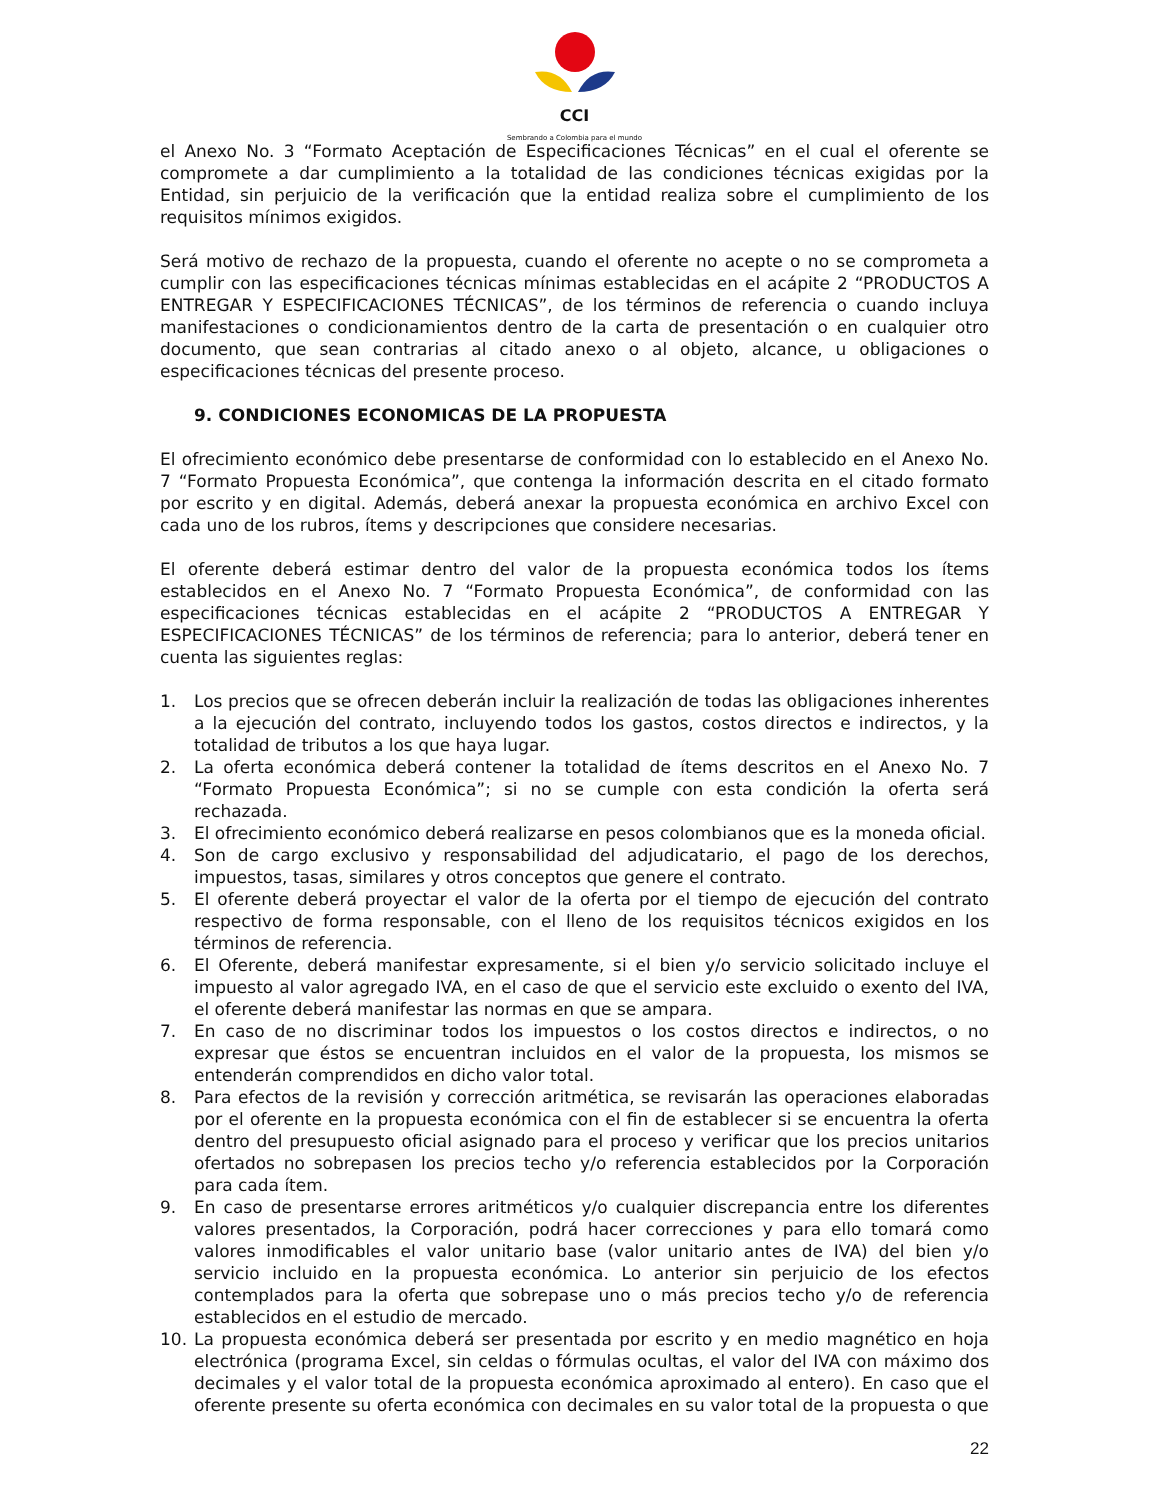CCI
Sembrando a Colombia para el mundo
el Anexo No. 3 “Formato Aceptación de Especificaciones Técnicas” en el cual el oferente se compromete a dar cumplimiento a la totalidad de las condiciones técnicas exigidas por la Entidad, sin perjuicio de la verificación que la entidad realiza sobre el cumplimiento de los requisitos mínimos exigidos.
Será motivo de rechazo de la propuesta, cuando el oferente no acepte o no se comprometa a cumplir con las especificaciones técnicas mínimas establecidas en el acápite 2 “PRODUCTOS A ENTREGAR Y ESPECIFICACIONES TÉCNICAS”, de los términos de referencia o cuando incluya manifestaciones o condicionamientos dentro de la carta de presentación o en cualquier otro documento, que sean contrarias al citado anexo o al objeto, alcance, u obligaciones o especificaciones técnicas del presente proceso.
9. CONDICIONES ECONOMICAS DE LA PROPUESTA
El ofrecimiento económico debe presentarse de conformidad con lo establecido en el Anexo No. 7 “Formato Propuesta Económica”, que contenga la información descrita en el citado formato por escrito y en digital. Además, deberá anexar la propuesta económica en archivo Excel con cada uno de los rubros, ítems y descripciones que considere necesarias.
El oferente deberá estimar dentro del valor de la propuesta económica todos los ítems establecidos en el Anexo No. 7 “Formato Propuesta Económica”, de conformidad con las especificaciones técnicas establecidas en el acápite 2 “PRODUCTOS A ENTREGAR Y ESPECIFICACIONES TÉCNICAS” de los términos de referencia; para lo anterior, deberá tener en cuenta las siguientes reglas:
1. Los precios que se ofrecen deberán incluir la realización de todas las obligaciones inherentes a la ejecución del contrato, incluyendo todos los gastos, costos directos e indirectos, y la totalidad de tributos a los que haya lugar.
2. La oferta económica deberá contener la totalidad de ítems descritos en el Anexo No. 7 “Formato Propuesta Económica”; si no se cumple con esta condición la oferta será rechazada.
3. El ofrecimiento económico deberá realizarse en pesos colombianos que es la moneda oficial.
4. Son de cargo exclusivo y responsabilidad del adjudicatario, el pago de los derechos, impuestos, tasas, similares y otros conceptos que genere el contrato.
5. El oferente deberá proyectar el valor de la oferta por el tiempo de ejecución del contrato respectivo de forma responsable, con el lleno de los requisitos técnicos exigidos en los términos de referencia.
6. El Oferente, deberá manifestar expresamente, si el bien y/o servicio solicitado incluye el impuesto al valor agregado IVA, en el caso de que el servicio este excluido o exento del IVA, el oferente deberá manifestar las normas en que se ampara.
7. En caso de no discriminar todos los impuestos o los costos directos e indirectos, o no expresar que éstos se encuentran incluidos en el valor de la propuesta, los mismos se entenderán comprendidos en dicho valor total.
8. Para efectos de la revisión y corrección aritmética, se revisarán las operaciones elaboradas por el oferente en la propuesta económica con el fin de establecer si se encuentra la oferta dentro del presupuesto oficial asignado para el proceso y verificar que los precios unitarios ofertados no sobrepasen los precios techo y/o referencia establecidos por la Corporación para cada ítem.
9. En caso de presentarse errores aritméticos y/o cualquier discrepancia entre los diferentes valores presentados, la Corporación, podrá hacer correcciones y para ello tomará como valores inmodificables el valor unitario base (valor unitario antes de IVA) del bien y/o servicio incluido en la propuesta económica. Lo anterior sin perjuicio de los efectos contemplados para la oferta que sobrepase uno o más precios techo y/o de referencia establecidos en el estudio de mercado.
10. La propuesta económica deberá ser presentada por escrito y en medio magnético en hoja electrónica (programa Excel, sin celdas o fórmulas ocultas, el valor del IVA con máximo dos decimales y el valor total de la propuesta económica aproximado al entero). En caso que el oferente presente su oferta económica con decimales en su valor total de la propuesta o que
22